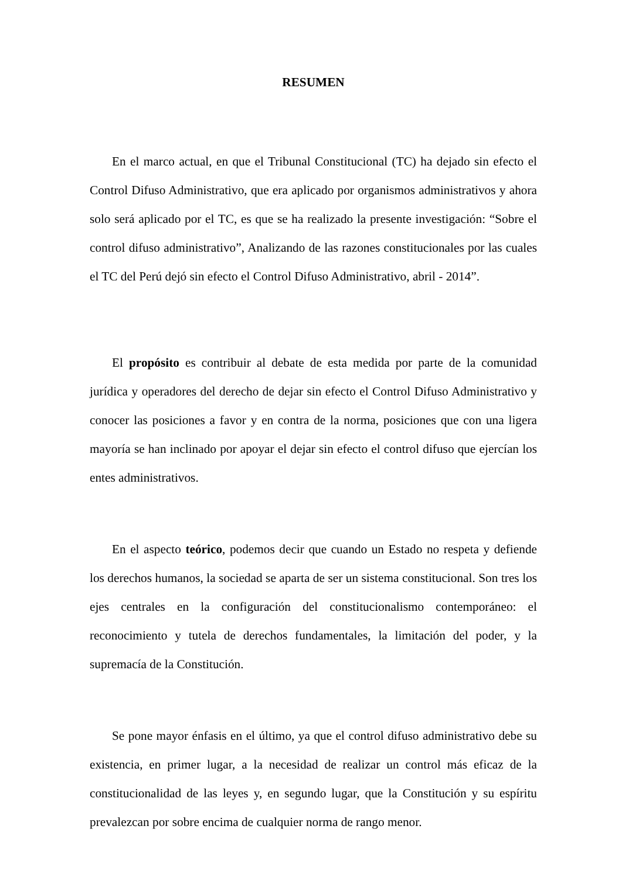RESUMEN
En el marco actual, en que el Tribunal Constitucional (TC) ha dejado sin efecto el Control Difuso Administrativo, que era aplicado por organismos administrativos y ahora solo será aplicado por el TC, es que se ha realizado la presente investigación: “Sobre el control difuso administrativo”, Analizando de las razones constitucionales por las cuales el TC del Perú dejó sin efecto el Control Difuso Administrativo, abril - 2014”.
El propósito es contribuir al debate de esta medida por parte de la comunidad jurídica y operadores del derecho de dejar sin efecto el Control Difuso Administrativo y conocer las posiciones a favor y en contra de la norma, posiciones que con una ligera mayoría se han inclinado por apoyar el dejar sin efecto el control difuso que ejercían los entes administrativos.
En el aspecto teórico, podemos decir que cuando un Estado no respeta y defiende los derechos humanos, la sociedad se aparta de ser un sistema constitucional. Son tres los ejes centrales en la configuración del constitucionalismo contemporáneo: el reconocimiento y tutela de derechos fundamentales, la limitación del poder, y la supremacía de la Constitución.
Se pone mayor énfasis en el último, ya que el control difuso administrativo debe su existencia, en primer lugar, a la necesidad de realizar un control más eficaz de la constitucionalidad de las leyes y, en segundo lugar, que la Constitución y su espíritu prevalezcan por sobre encima de cualquier norma de rango menor.